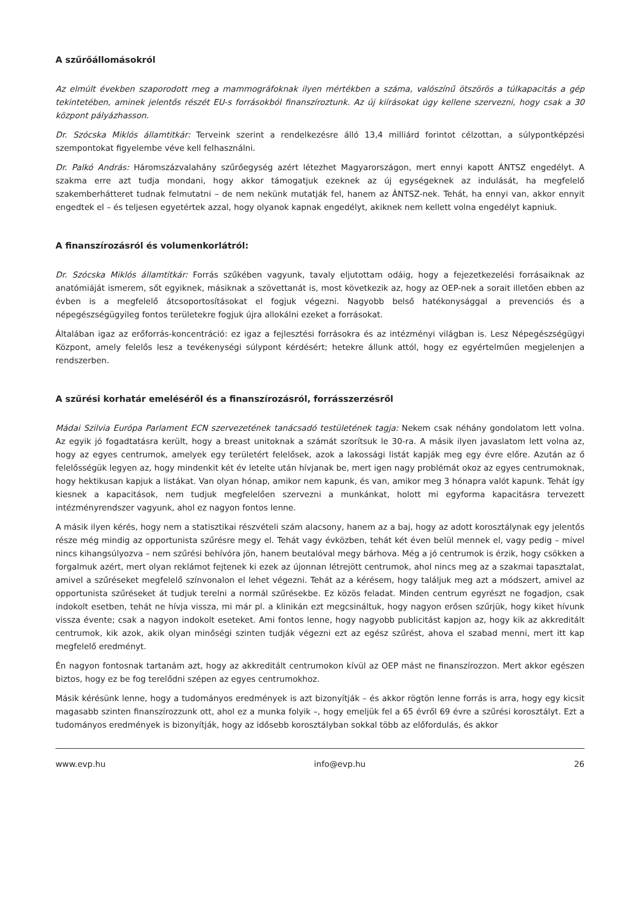A szűrőállomásokról
Az elmúlt években szaporodott meg a mammográfoknak ilyen mértékben a száma, valószínű ötszörös a túlkapacitás a gép tekintetében, aminek jelentős részét EU-s forrásokból finanszíroztunk. Az új kiírásokat úgy kellene szervezni, hogy csak a 30 központ pályázhasson.
Dr. Szócska Miklós államtitkár: Terveink szerint a rendelkezésre álló 13,4 milliárd forintot célzottan, a súlypontképzési szempontokat figyelembe véve kell felhasználni.
Dr. Palkó András: Háromszázvalahány szűrőegység azért létezhet Magyarországon, mert ennyi kapott ÁNTSZ engedélyt. A szakma erre azt tudja mondani, hogy akkor támogatjuk ezeknek az új egységeknek az indulását, ha megfelelő szakemberhátteret tudnak felmutatni – de nem nekünk mutatják fel, hanem az ÁNTSZ-nek. Tehát, ha ennyi van, akkor ennyit engedtek el – és teljesen egyetértek azzal, hogy olyanok kapnak engedélyt, akiknek nem kellett volna engedélyt kapniuk.
A finanszírozásról és volumenkorlátról:
Dr. Szócska Miklós államtitkár: Forrás szűkében vagyunk, tavaly eljutottam odáig, hogy a fejezetkezelési forrásaiknak az anatómiáját ismerem, sőt egyiknek, másiknak a szövettanát is, most következik az, hogy az OEP-nek a sorait illetően ebben az évben is a megfelelő átcsoportosításokat el fogjuk végezni. Nagyobb belső hatékonysággal a prevenciós és a népegészségügyileg fontos területekre fogjuk újra allokálni ezeket a forrásokat.
Általában igaz az erőforrás-koncentráció: ez igaz a fejlesztési forrásokra és az intézményi világban is. Lesz Népegészségügyi Központ, amely felelős lesz a tevékenységi súlypont kérdésért; hetekre állunk attól, hogy ez egyértelműen megjelenjen a rendszerben.
A szűrési korhatár emeléséről és a finanszírozásról, forrásszerzésről
Mádai Szilvia Európa Parlament ECN szervezetének tanácsadó testületének tagja: Nekem csak néhány gondolatom lett volna. Az egyik jó fogadtatásra került, hogy a breast unitoknak a számát szorítsuk le 30-ra. A másik ilyen javaslatom lett volna az, hogy az egyes centrumok, amelyek egy területért felelősek, azok a lakossági listát kapják meg egy évre előre. Azután az ő felelősségük legyen az, hogy mindenkit két év letelte után hívjanak be, mert igen nagy problémát okoz az egyes centrumoknak, hogy hektikusan kapjuk a listákat. Van olyan hónap, amikor nem kapunk, és van, amikor meg 3 hónapra valót kapunk. Tehát így kiesnek a kapacitások, nem tudjuk megfelelően szervezni a munkánkat, holott mi egyforma kapacitásra tervezett intézményrendszer vagyunk, ahol ez nagyon fontos lenne.
A másik ilyen kérés, hogy nem a statisztikai részvételi szám alacsony, hanem az a baj, hogy az adott korosztálynak egy jelentős része még mindig az opportunista szűrésre megy el. Tehát vagy évközben, tehát két éven belül mennek el, vagy pedig – mivel nincs kihangsúlyozva – nem szűrési behívóra jön, hanem beutalóval megy bárhova. Még a jó centrumok is érzik, hogy csökken a forgalmuk azért, mert olyan reklámot fejtenek ki ezek az újonnan létrejött centrumok, ahol nincs meg az a szakmai tapasztalat, amivel a szűréseket megfelelő színvonalon el lehet végezni. Tehát az a kérésem, hogy találjuk meg azt a módszert, amivel az opportunista szűréseket át tudjuk terelni a normál szűrésekbe. Ez közös feladat. Minden centrum egyrészt ne fogadjon, csak indokolt esetben, tehát ne hívja vissza, mi már pl. a klinikán ezt megcsináltuk, hogy nagyon erősen szűrjük, hogy kiket hívunk vissza évente; csak a nagyon indokolt eseteket. Ami fontos lenne, hogy nagyobb publicitást kapjon az, hogy kik az akkreditált centrumok, kik azok, akik olyan minőségi szinten tudják végezni ezt az egész szűrést, ahova el szabad menni, mert itt kap megfelelő eredményt.
Én nagyon fontosnak tartanám azt, hogy az akkreditált centrumokon kívül az OEP mást ne finanszírozzon. Mert akkor egészen biztos, hogy ez be fog terelődni szépen az egyes centrumokhoz.
Másik kérésünk lenne, hogy a tudományos eredmények is azt bizonyítják – és akkor rögtön lenne forrás is arra, hogy egy kicsit magasabb szinten finanszírozzunk ott, ahol ez a munka folyik –, hogy emeljük fel a 65 évről 69 évre a szűrési korosztályt. Ezt a tudományos eredmények is bizonyítják, hogy az idősebb korosztályban sokkal több az előfordulás, és akkor
www.evp.hu info@evp.hu 26